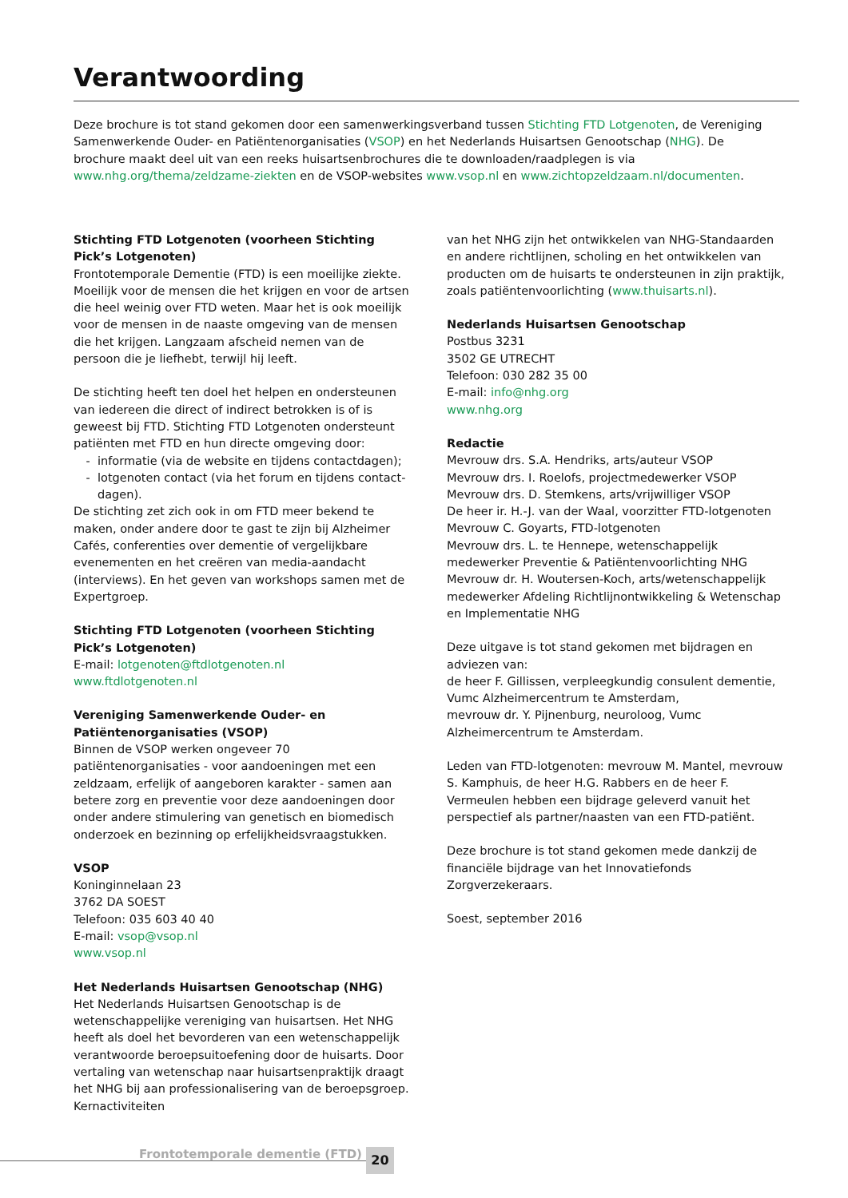Verantwoording
Deze brochure is tot stand gekomen door een samenwerkingsverband tussen Stichting FTD Lotgenoten, de Vereniging Samenwerkende Ouder- en Patiëntenorganisaties (VSOP) en het Nederlands Huisartsen Genootschap (NHG). De brochure maakt deel uit van een reeks huisartsenbrochures die te downloaden/raadplegen is via www.nhg.org/thema/zeldzame-ziekten en de VSOP-websites www.vsop.nl en www.zichtopzeldzaam.nl/documenten.
Stichting FTD Lotgenoten (voorheen Stichting Pick’s Lotgenoten)
Frontotemporale Dementie (FTD) is een moeilijke ziekte. Moeilijk voor de mensen die het krijgen en voor de artsen die heel weinig over FTD weten. Maar het is ook moeilijk voor de mensen in de naaste omgeving van de mensen die het krijgen. Langzaam afscheid nemen van de persoon die je liefhebt, terwijl hij leeft.
De stichting heeft ten doel het helpen en ondersteunen van iedereen die direct of indirect betrokken is of is geweest bij FTD. Stichting FTD Lotgenoten ondersteunt patiënten met FTD en hun directe omgeving door:
informatie (via de website en tijdens contactdagen);
lotgenoten contact (via het forum en tijdens contact-dagen).
De stichting zet zich ook in om FTD meer bekend te maken, onder andere door te gast te zijn bij Alzheimer Cafés, conferenties over dementie of vergelijkbare evenementen en het creëren van media-aandacht (interviews). En het geven van workshops samen met de Expertgroep.
Stichting FTD Lotgenoten (voorheen Stichting Pick’s Lotgenoten)
E-mail: lotgenoten@ftdlotgenoten.nl
www.ftdlotgenoten.nl
Vereniging Samenwerkende Ouder- en Patiëntenorganisaties (VSOP)
Binnen de VSOP werken ongeveer 70 patiëntenorganisaties - voor aandoeningen met een zeldzaam, erfelijk of aangeboren karakter - samen aan betere zorg en preventie voor deze aandoeningen door onder andere stimulering van genetisch en biomedisch onderzoek en bezinning op erfelijkheidsvraagstukken.
VSOP
Koninginnelaan 23
3762 DA SOEST
Telefoon: 035 603 40 40
E-mail: vsop@vsop.nl
www.vsop.nl
Het Nederlands Huisartsen Genootschap (NHG)
Het Nederlands Huisartsen Genootschap is de wetenschappelijke vereniging van huisartsen. Het NHG heeft als doel het bevorderen van een wetenschappelijk verantwoorde beroepsuitoefening door de huisarts. Door vertaling van wetenschap naar huisartsenpraktijk draagt het NHG bij aan professionalisering van de beroepsgroep. Kernactiviteiten
van het NHG zijn het ontwikkelen van NHG-Standaarden en andere richtlijnen, scholing en het ontwikkelen van producten om de huisarts te ondersteunen in zijn praktijk, zoals patiëntenvoorlichting (www.thuisarts.nl).
Nederlands Huisartsen Genootschap
Postbus 3231
3502 GE UTRECHT
Telefoon: 030 282 35 00
E-mail: info@nhg.org
www.nhg.org
Redactie
Mevrouw drs. S.A. Hendriks, arts/auteur VSOP
Mevrouw drs. I. Roelofs, projectmedewerker VSOP
Mevrouw drs. D. Stemkens, arts/vrijwilliger VSOP
De heer ir. H.-J. van der Waal, voorzitter FTD-lotgenoten
Mevrouw C. Goyarts, FTD-lotgenoten
Mevrouw drs. L. te Hennepe, wetenschappelijk medewerker Preventie & Patiëntenvoorlichting NHG
Mevrouw dr. H. Woutersen-Koch, arts/wetenschappelijk medewerker Afdeling Richtlijnontwikkeling & Wetenschap en Implementatie NHG
Deze uitgave is tot stand gekomen met bijdragen en adviezen van:
de heer F. Gillissen, verpleegkundig consulent dementie, Vumc Alzheimercentrum te Amsterdam,
mevrouw dr. Y. Pijnenburg, neuroloog, Vumc Alzheimercentrum te Amsterdam.
Leden van FTD-lotgenoten: mevrouw M. Mantel, mevrouw S. Kamphuis, de heer H.G. Rabbers en de heer F. Vermeulen hebben een bijdrage geleverd vanuit het perspectief als partner/naasten van een FTD-patiënt.
Deze brochure is tot stand gekomen mede dankzij de financiële bijdrage van het Innovatiefonds Zorgverzekeraars.
Soest, september 2016
Frontotemporale dementie (FTD) 20